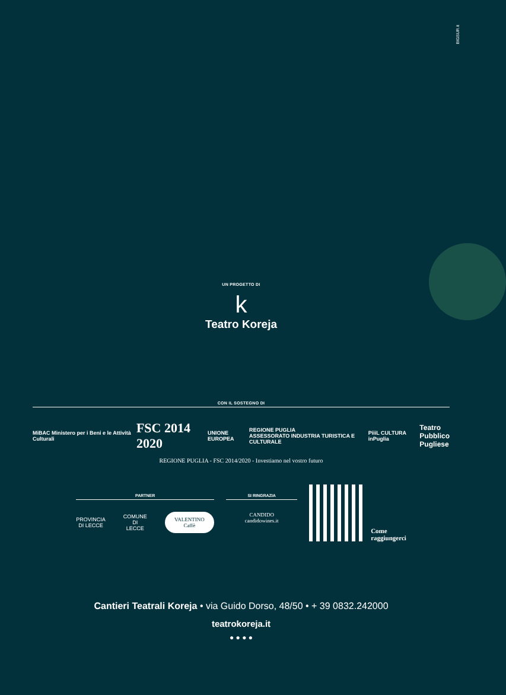BIGSUR.it
UN PROGETTO DI
k
Teatro Koreja
CON IL SOSTEGNO DI
MiBAC Ministero per i Beni e le Attività Culturali FSC 2014 2020 UNIONE EUROPEA REGIONE PUGLIA
ASSESSORATO INDUSTRIA TURISTICA E CULTURALE PiiiL CULTURA inPuglia Teatro
Pubblico
Pugliese
REGIONE PUGLIA - FSC 2014/2020 - Investiamo nel vostro futuro
PARTNER
PROVINCIA
DI LECCE COMUNE
DI LECCE VALENTINO Caffè
SI RINGRAZIA
CANDIDO
candidowines.it
Come
raggiungerci
Cantieri Teatrali Koreja • via Guido Dorso, 48/50 • + 39 0832.242000
teatrokoreja.it
● ● ● ●